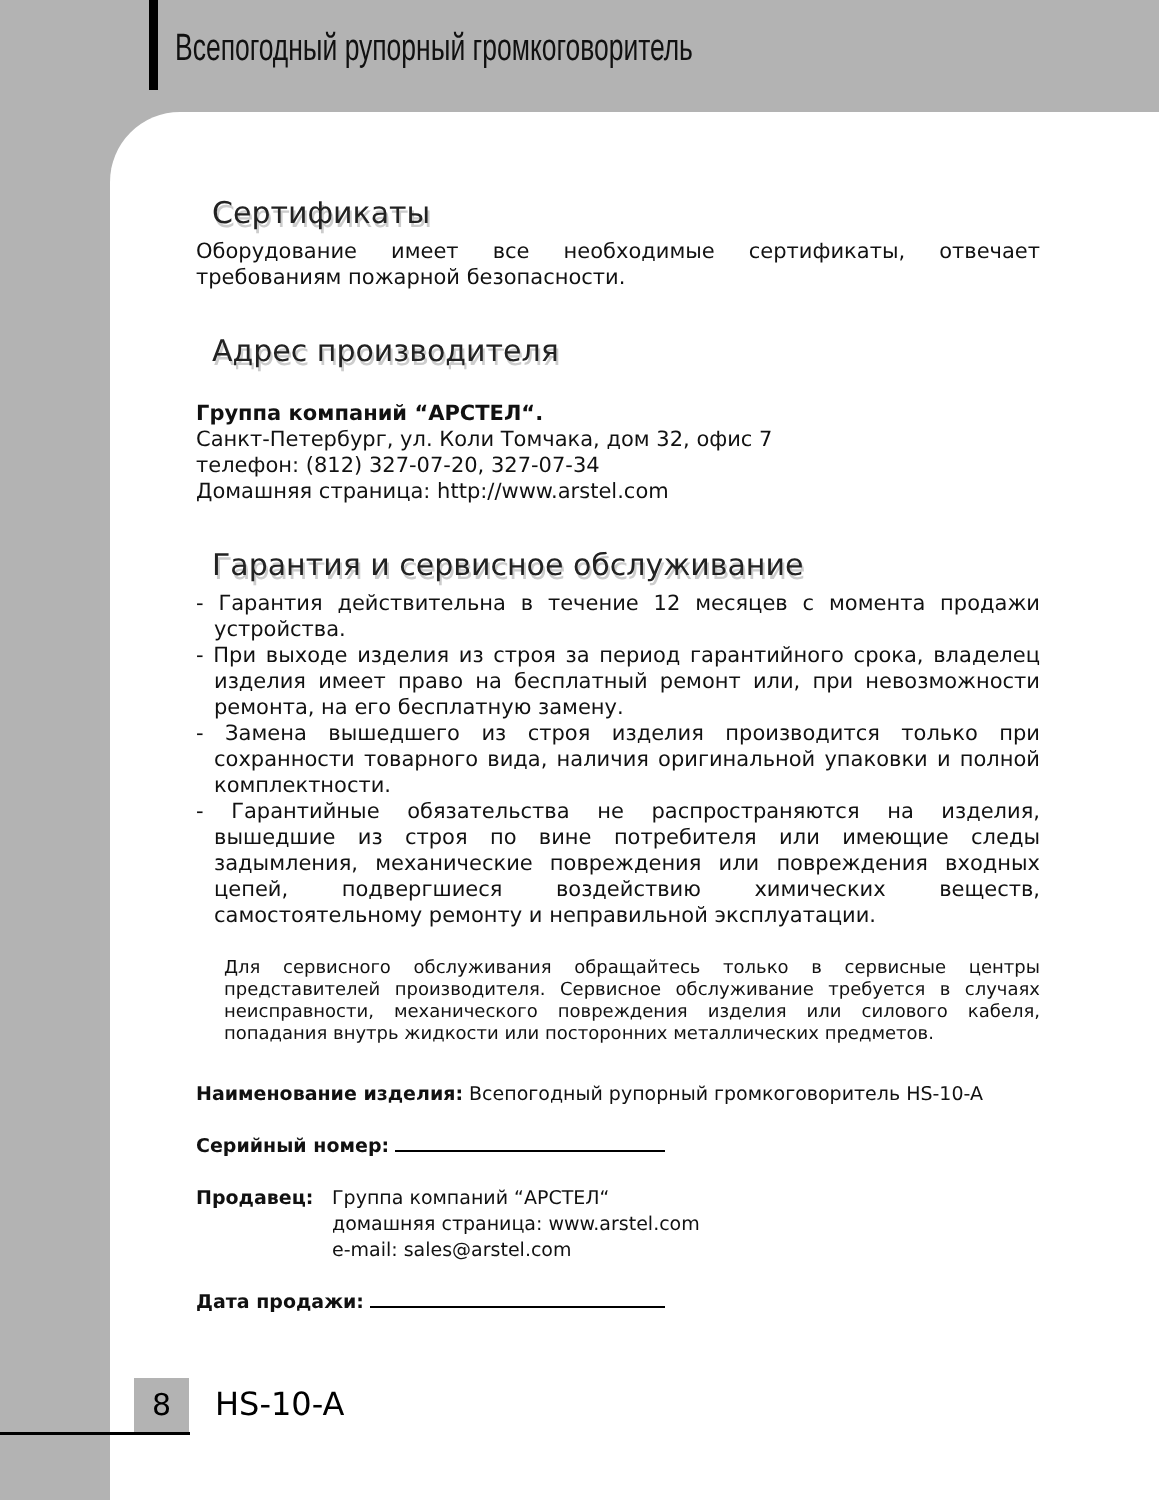Всепогодный рупорный громкоговоритель
Сертификаты
Оборудование имеет все необходимые сертификаты, отвечает требованиям пожарной безопасности.
Адрес производителя
Группа компаний “АРСТЕЛ“.
Санкт-Петербург, ул. Коли Томчака, дом 32, офис 7
телефон: (812) 327-07-20, 327-07-34
Домашняя страница: http://www.arstel.com
Гарантия и сервисное обслуживание
- Гарантия действительна в течение 12 месяцев с момента продажи устройства.
- При выходе изделия из строя за период гарантийного срока, владелец изделия имеет право на бесплатный ремонт или, при невозможности ремонта, на его бесплатную замену.
- Замена вышедшего из строя изделия производится только при сохранности товарного вида, наличия оригинальной упаковки и полной комплектности.
- Гарантийные обязательства не распространяются на изделия, вышедшие из строя по вине потребителя или имеющие следы задымления, механические повреждения или повреждения входных цепей, подвергшиеся воздействию химических веществ, самостоятельному ремонту и неправильной эксплуатации.
Для сервисного обслуживания обращайтесь только в сервисные центры представителей производителя. Сервисное обслуживание требуется в случаях неисправности, механического повреждения изделия или силового кабеля, попадания внутрь жидкости или посторонних металлических предметов.
Наименование изделия: Всепогодный рупорный громкоговоритель HS-10-A
Серийный номер:
Продавец: Группа компаний “АРСТЕЛ“
домашняя страница: www.arstel.com
e-mail: sales@arstel.com
Дата продажи:
8 HS-10-A